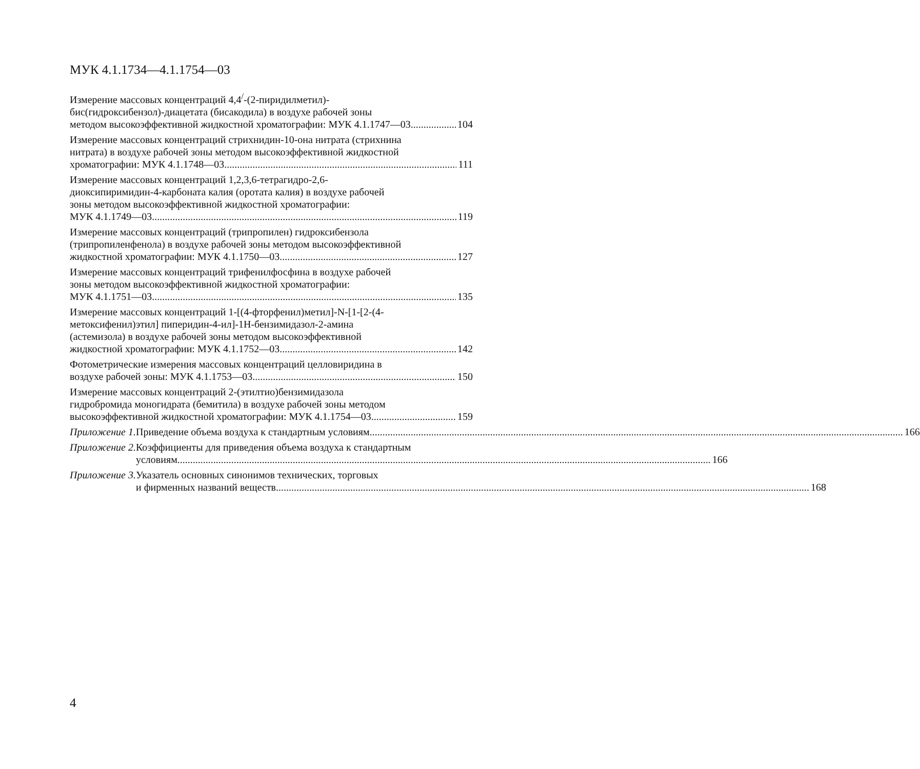МУК 4.1.1734—4.1.1754—03
Измерение массовых концентраций 4,4<sup>/</sup>-(2-пиридилметил)-
бис(гидроксибензол)-диацетата (бисакодила) в воздухе рабочей зоны
методом высокоэффективной жидкостной хроматографии: МУК 4.1.1747—03 104
Измерение массовых концентраций стрихнидин-10-она нитрата (стрихнина
нитрата) в воздухе рабочей зоны методом высокоэффективной жидкостной
хроматографии: МУК 4.1.1748—03 111
Измерение массовых концентраций 1,2,3,6-тетрагидро-2,6-
диоксипиримидин-4-карбоната калия (оротата калия) в воздухе рабочей
зоны методом высокоэффективной жидкостной хроматографии:
МУК 4.1.1749—03 119
Измерение массовых концентраций (трипропилен) гидроксибензола
(трипропиленфенола) в воздухе рабочей зоны методом высокоэффективной
жидкостной хроматографии: МУК 4.1.1750—03 127
Измерение массовых концентраций трифенилфосфина в воздухе рабочей
зоны методом высокоэффективной жидкостной хроматографии:
МУК 4.1.1751—03 135
Измерение массовых концентраций 1-[(4-фторфенил)метил]-N-[1-[2-(4-
метоксифенил)этил] пиперидин-4-ил]-1H-бензимидазол-2-амина
(астемизола) в воздухе рабочей зоны методом высокоэффективной
жидкостной хроматографии: МУК 4.1.1752—03 142
Фотометрические измерения массовых концентраций целловиридина в
воздухе рабочей зоны: МУК 4.1.1753—03 150
Измерение массовых концентраций 2-(этилтио)бензимидазола
гидробромида моногидрата (бемитила) в воздухе рабочей зоны методом
высокоэффективной жидкостной хроматографии: МУК 4.1.1754—03 159
Приложение 1. Приведение объема воздуха к стандартным условиям 166
Приложение 2. Коэффициенты для приведения объема воздуха к стандартным
условиям 166
Приложение 3. Указатель основных синонимов технических, торговых
и фирменных названий веществ 168
4